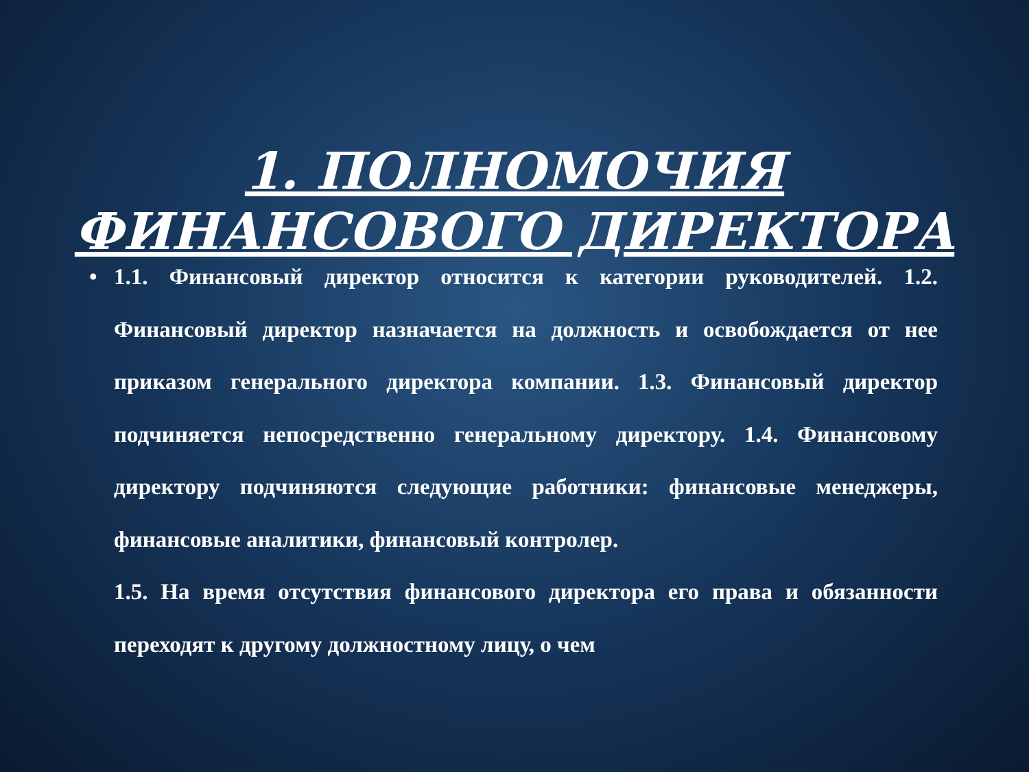1. ПОЛНОМОЧИЯ
ФИНАНСОВОГО ДИРЕКТОРА
• 1.1. Финансовый директор относится к категории руководителей. 1.2. Финансовый директор назначается на должность и освобождается от нее приказом генерального директора компании. 1.3. Финансовый директор подчиняется непосредственно генеральному директору. 1.4. Финансовому директору подчиняются следующие работники: финансовые менеджеры, финансовые аналитики, финансовый контролер.
1.5. На время отсутствия финансового директора его права и обязанности переходят к другому должностному лицу, о чем